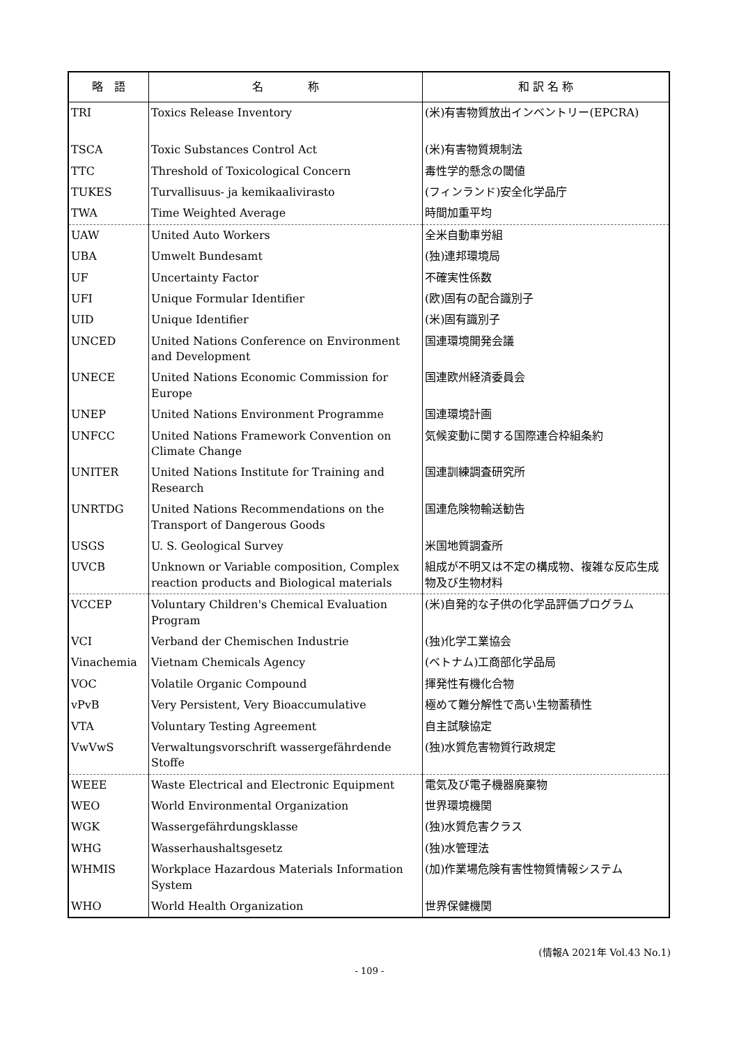| 略 語 | 名 称 | 和 訳 名 称 |
| --- | --- | --- |
| TRI | Toxics Release Inventory | (米)有害物質放出インベントリー(EPCRA) |
| TSCA | Toxic Substances Control Act | (米)有害物質規制法 |
| TTC | Threshold of Toxicological Concern | 毒性学的懸念の閾値 |
| TUKES | Turvallisuus- ja kemikaalivirasto | (フィンランド)安全化学品庁 |
| TWA | Time Weighted Average | 時間加重平均 |
| UAW | United Auto Workers | 全米自動車労組 |
| UBA | Umwelt Bundesamt | (独)連邦環境局 |
| UF | Uncertainty Factor | 不確実性係数 |
| UFI | Unique Formular Identifier | (欧)固有の配合識別子 |
| UID | Unique Identifier | (米)固有識別子 |
| UNCED | United Nations Conference on Environment and Development | 国連環境開発会議 |
| UNECE | United Nations Economic Commission for Europe | 国連欧州経済委員会 |
| UNEP | United Nations Environment Programme | 国連環境計画 |
| UNFCC | United Nations Framework Convention on Climate Change | 気候変動に関する国際連合枠組条約 |
| UNITER | United Nations Institute for Training and Research | 国連訓練調査研究所 |
| UNRTDG | United Nations Recommendations on the Transport of Dangerous Goods | 国連危険物輸送勧告 |
| USGS | U. S. Geological Survey | 米国地質調査所 |
| UVCB | Unknown or Variable composition, Complex reaction products and Biological materials | 組成が不明又は不定の構成物、複雑な反応生成物及び生物材料 |
| VCCEP | Voluntary Children's Chemical Evaluation Program | (米)自発的な子供の化学品評価プログラム |
| VCI | Verband der Chemischen Industrie | (独)化学工業協会 |
| Vinachemia | Vietnam Chemicals Agency | (ベトナム)工商部化学品局 |
| VOC | Volatile Organic Compound | 揮発性有機化合物 |
| vPvB | Very Persistent, Very Bioaccumulative | 極めて難分解性で高い生物蓄積性 |
| VTA | Voluntary Testing Agreement | 自主試験協定 |
| VwVwS | Verwaltungsvorschrift wassergefährdende Stoffe | (独)水質危害物質行政規定 |
| WEEE | Waste Electrical and Electronic Equipment | 電気及び電子機器廃棄物 |
| WEO | World Environmental Organization | 世界環境機関 |
| WGK | Wassergefährdungsklasse | (独)水質危害クラス |
| WHG | Wasserhaushaltsgesetz | (独)水管理法 |
| WHMIS | Workplace Hazardous Materials Information System | (加)作業場危険有害性物質情報システム |
| WHO | World Health Organization | 世界保健機関 |
(情報A 2021年 Vol.43 No.1)
- 109 -